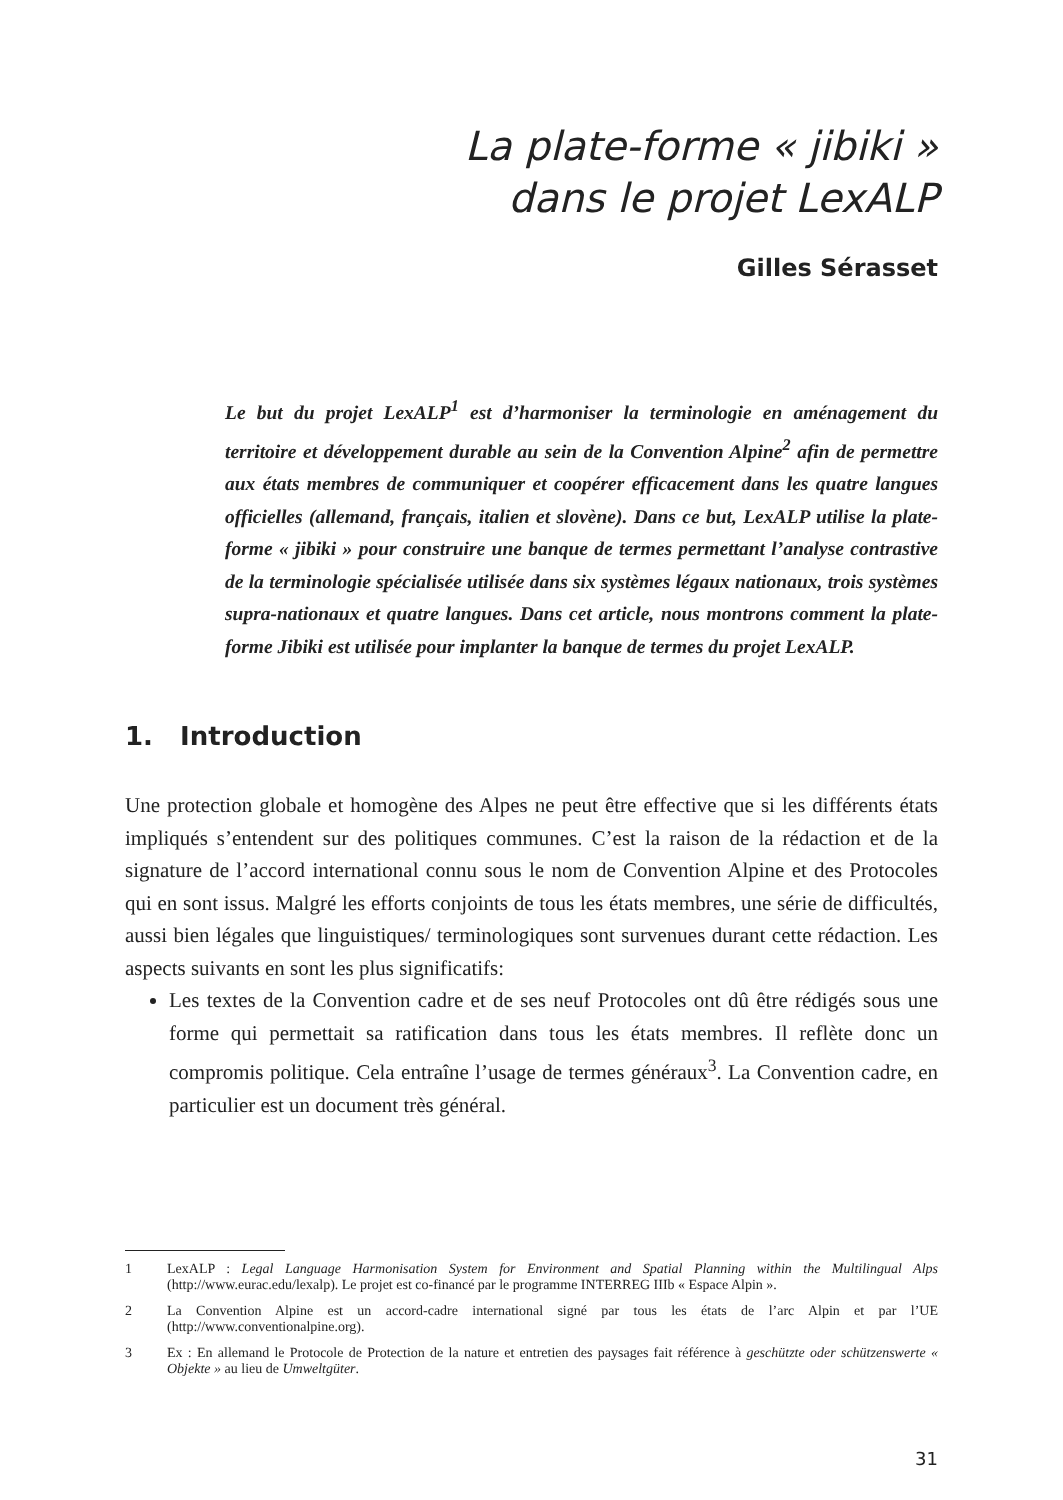La plate-forme « jibiki »
dans le projet LexALP
Gilles Sérasset
Le but du projet LexALP<sup>1</sup> est d’harmoniser la terminologie en aménagement du territoire et développement durable au sein de la Convention Alpine<sup>2</sup> afin de permettre aux états membres de communiquer et coopérer efficacement dans les quatre langues officielles (allemand, français, italien et slovène). Dans ce but, LexALP utilise la plate-forme « jibiki » pour construire une banque de termes permettant l’analyse contrastive de la terminologie spécialisée utilisée dans six systèmes légaux nationaux, trois systèmes supra-nationaux et quatre langues. Dans cet article, nous montrons comment la plate-forme Jibiki est utilisée pour implanter la banque de termes du projet LexALP.
1. Introduction
Une protection globale et homogène des Alpes ne peut être effective que si les différents états impliqués s’entendent sur des politiques communes. C’est la raison de la rédaction et de la signature de l’accord international connu sous le nom de Convention Alpine et des Protocoles qui en sont issus. Malgré les efforts conjoints de tous les états membres, une série de difficultés, aussi bien légales que linguistiques/ terminologiques sont survenues durant cette rédaction. Les aspects suivants en sont les plus significatifs:
Les textes de la Convention cadre et de ses neuf Protocoles ont dû être rédigés sous une forme qui permettait sa ratification dans tous les états membres. Il reflète donc un compromis politique. Cela entraîne l’usage de termes généraux<sup>3</sup>. La Convention cadre, en particulier est un document très général.
1 LexALP : Legal Language Harmonisation System for Environment and Spatial Planning within the Multilingual Alps (http://www.eurac.edu/lexalp). Le projet est co-financé par le programme INTERREG IIIb « Espace Alpin ».
2 La Convention Alpine est un accord-cadre international signé par tous les états de l’arc Alpin et par l’UE (http://www.conventionalpine.org).
3 Ex : En allemand le Protocole de Protection de la nature et entretien des paysages fait référence à geschützte oder schützenswerte « Objekte » au lieu de Umweltgüter.
31